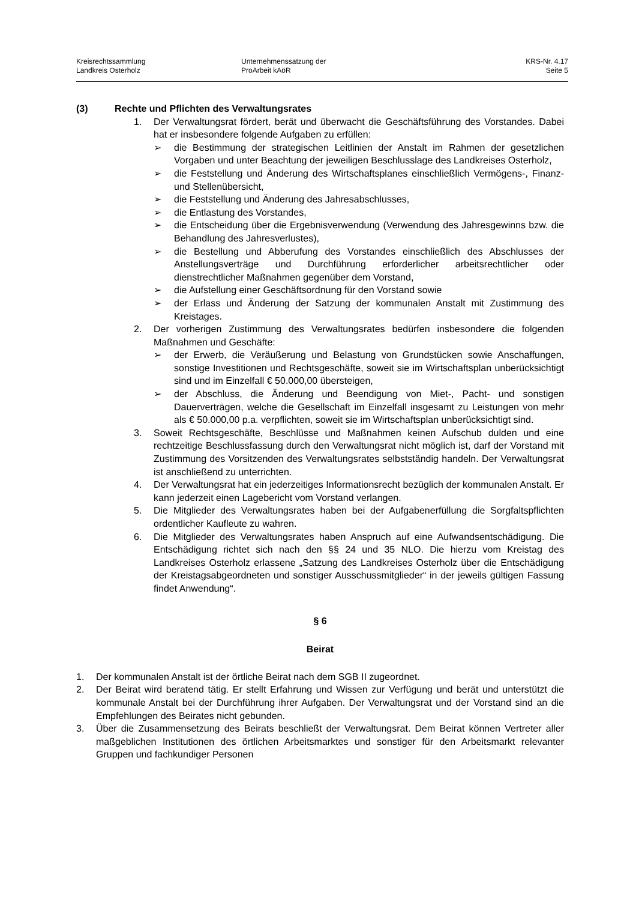Kreisrechtssammlung
Landkreis Osterholz
Unternehmenssatzung der
ProArbeit kAöR
KRS-Nr. 4.17
Seite 5
(3) Rechte und Pflichten des Verwaltungsrates
1. Der Verwaltungsrat fördert, berät und überwacht die Geschäftsführung des Vorstandes. Dabei hat er insbesondere folgende Aufgaben zu erfüllen:
➢ die Bestimmung der strategischen Leitlinien der Anstalt im Rahmen der gesetzlichen Vorgaben und unter Beachtung der jeweiligen Beschlusslage des Landkreises Osterholz,
➢ die Feststellung und Änderung des Wirtschaftsplanes einschließlich Vermögens-, Finanz- und Stellenübersicht,
➢ die Feststellung und Änderung des Jahresabschlusses,
➢ die Entlastung des Vorstandes,
➢ die Entscheidung über die Ergebnisverwendung (Verwendung des Jahresgewinns bzw. die Behandlung des Jahresverlustes),
➢ die Bestellung und Abberufung des Vorstandes einschließlich des Abschlusses der Anstellungsverträge und Durchführung erforderlicher arbeitsrechtlicher oder dienstrechtlicher Maßnahmen gegenüber dem Vorstand,
➢ die Aufstellung einer Geschäftsordnung für den Vorstand sowie
➢ der Erlass und Änderung der Satzung der kommunalen Anstalt mit Zustimmung des Kreistages.
2. Der vorherigen Zustimmung des Verwaltungsrates bedürfen insbesondere die folgenden Maßnahmen und Geschäfte:
➢ der Erwerb, die Veräußerung und Belastung von Grundstücken sowie Anschaffungen, sonstige Investitionen und Rechtsgeschäfte, soweit sie im Wirtschaftsplan unberücksichtigt sind und im Einzelfall € 50.000,00 übersteigen,
➢ der Abschluss, die Änderung und Beendigung von Miet-, Pacht- und sonstigen Dauerverträgen, welche die Gesellschaft im Einzelfall insgesamt zu Leistungen von mehr als € 50.000,00 p.a. verpflichten, soweit sie im Wirtschaftsplan unberücksichtigt sind.
3. Soweit Rechtsgeschäfte, Beschlüsse und Maßnahmen keinen Aufschub dulden und eine rechtzeitige Beschlussfassung durch den Verwaltungsrat nicht möglich ist, darf der Vorstand mit Zustimmung des Vorsitzenden des Verwaltungsrates selbstständig handeln. Der Verwaltungsrat ist anschließend zu unterrichten.
4. Der Verwaltungsrat hat ein jederzeitiges Informationsrecht bezüglich der kommunalen Anstalt. Er kann jederzeit einen Lagebericht vom Vorstand verlangen.
5. Die Mitglieder des Verwaltungsrates haben bei der Aufgabenerfüllung die Sorgfaltspflichten ordentlicher Kaufleute zu wahren.
6. Die Mitglieder des Verwaltungsrates haben Anspruch auf eine Aufwandsentschädigung. Die Entschädigung richtet sich nach den §§ 24 und 35 NLO. Die hierzu vom Kreistag des Landkreises Osterholz erlassene „Satzung des Landkreises Osterholz über die Entschädigung der Kreistagsabgeordneten und sonstiger Ausschussmitglieder“ in der jeweils gültigen Fassung findet Anwendung“.
§ 6
Beirat
1. Der kommunalen Anstalt ist der örtliche Beirat nach dem SGB II zugeordnet.
2. Der Beirat wird beratend tätig. Er stellt Erfahrung und Wissen zur Verfügung und berät und unterstützt die kommunale Anstalt bei der Durchführung ihrer Aufgaben. Der Verwaltungsrat und der Vorstand sind an die Empfehlungen des Beirates nicht gebunden.
3. Über die Zusammensetzung des Beirats beschließt der Verwaltungsrat. Dem Beirat können Vertreter aller maßgeblichen Institutionen des örtlichen Arbeitsmarktes und sonstiger für den Arbeitsmarkt relevanter Gruppen und fachkundiger Personen